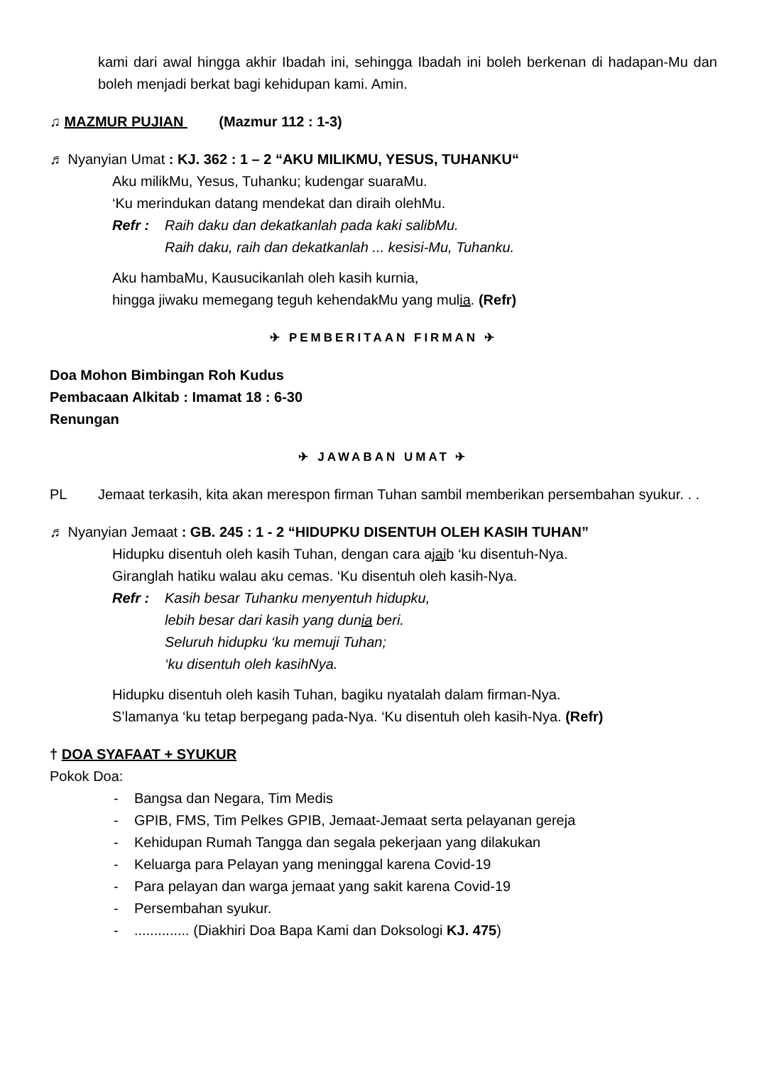kami dari awal hingga akhir Ibadah ini, sehingga Ibadah ini boleh berkenan di hadapan-Mu dan boleh menjadi berkat bagi kehidupan kami. Amin.
♫ MAZMUR PUJIAN (Mazmur 112 : 1-3)
♬ Nyanyian Umat : KJ. 362 : 1 – 2 “AKU MILIKMU, YESUS, TUHANKU“
Aku milikMu, Yesus, Tuhanku; kudengar suaraMu.
‘Ku merindukan datang mendekat dan diraih olehMu.
Refr : Raih daku dan dekatkanlah pada kaki salibMu.
Raih daku, raih dan dekatkanlah ... kesisi-Mu, Tuhanku.
Aku hambaMu, Kausucikanlah oleh kasih kurnia,
hingga jiwaku memegang teguh kehendakMu yang mulia. (Refr)
✈ PEMBERITAAN FIRMAN ✈
Doa Mohon Bimbingan Roh Kudus
Pembacaan Alkitab : Imamat 18 : 6-30
Renungan
✈ JAWABAN UMAT ✈
PL Jemaat terkasih, kita akan merespon firman Tuhan sambil memberikan persembahan syukur. . .
♬ Nyanyian Jemaat : GB. 245 : 1 - 2 “HIDUPKU DISENTUH OLEH KASIH TUHAN”
Hidupku disentuh oleh kasih Tuhan, dengan cara ajaib ‘ku disentuh-Nya.
Giranglah hatiku walau aku cemas. ‘Ku disentuh oleh kasih-Nya.
Refr : Kasih besar Tuhanku menyentuh hidupku,
lebih besar dari kasih yang dunia beri.
Seluruh hidupku ‘ku memuji Tuhan;
‘ku disentuh oleh kasihNya.
Hidupku disentuh oleh kasih Tuhan, bagiku nyatalah dalam firman-Nya.
S’lamanya ‘ku tetap berpegang pada-Nya. ‘Ku disentuh oleh kasih-Nya. (Refr)
† DOA SYAFAAT + SYUKUR
Pokok Doa:
- Bangsa dan Negara, Tim Medis
- GPIB, FMS, Tim Pelkes GPIB, Jemaat-Jemaat serta pelayanan gereja
- Kehidupan Rumah Tangga dan segala pekerjaan yang dilakukan
- Keluarga para Pelayan yang meninggal karena Covid-19
- Para pelayan dan warga jemaat yang sakit karena Covid-19
- Persembahan syukur.
- .............. (Diakhiri Doa Bapa Kami dan Doksologi KJ. 475)